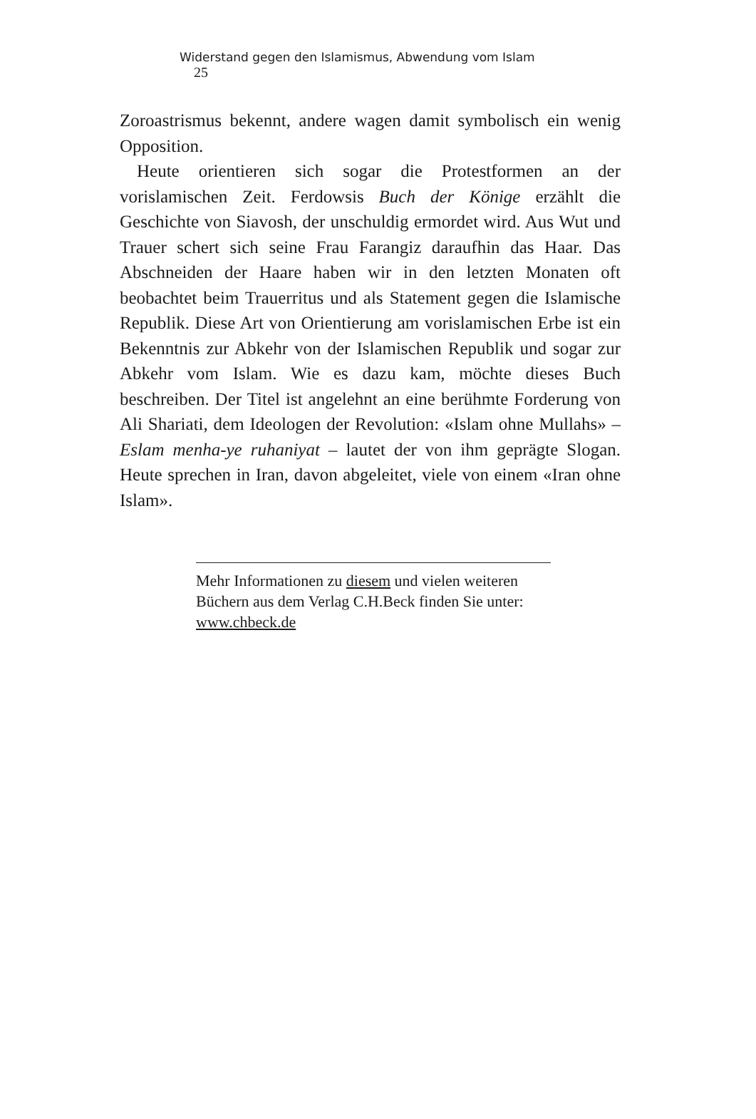Widerstand gegen den Islamismus, Abwendung vom Islam 25
Zoroastrismus bekennt, andere wagen damit symbolisch ein wenig Opposition.
Heute orientieren sich sogar die Protestformen an der vorislamischen Zeit. Ferdowsis Buch der Könige erzählt die Geschichte von Siavosh, der unschuldig ermordet wird. Aus Wut und Trauer schert sich seine Frau Farangiz daraufhin das Haar. Das Abschneiden der Haare haben wir in den letzten Monaten oft beobachtet beim Trauerritus und als Statement gegen die Islamische Republik. Diese Art von Orientierung am vorislamischen Erbe ist ein Bekenntnis zur Abkehr von der Islamischen Republik und sogar zur Abkehr vom Islam. Wie es dazu kam, möchte dieses Buch beschreiben. Der Titel ist angelehnt an eine berühmte Forderung von Ali Shariati, dem Ideologen der Revolution: «Islam ohne Mullahs» – Eslam menha-ye ruhaniyat – lautet der von ihm geprägte Slogan. Heute sprechen in Iran, davon abgeleitet, viele von einem «Iran ohne Islam».
Mehr Informationen zu diesem und vielen weiteren
Büchern aus dem Verlag C.H.Beck finden Sie unter:
www.chbeck.de